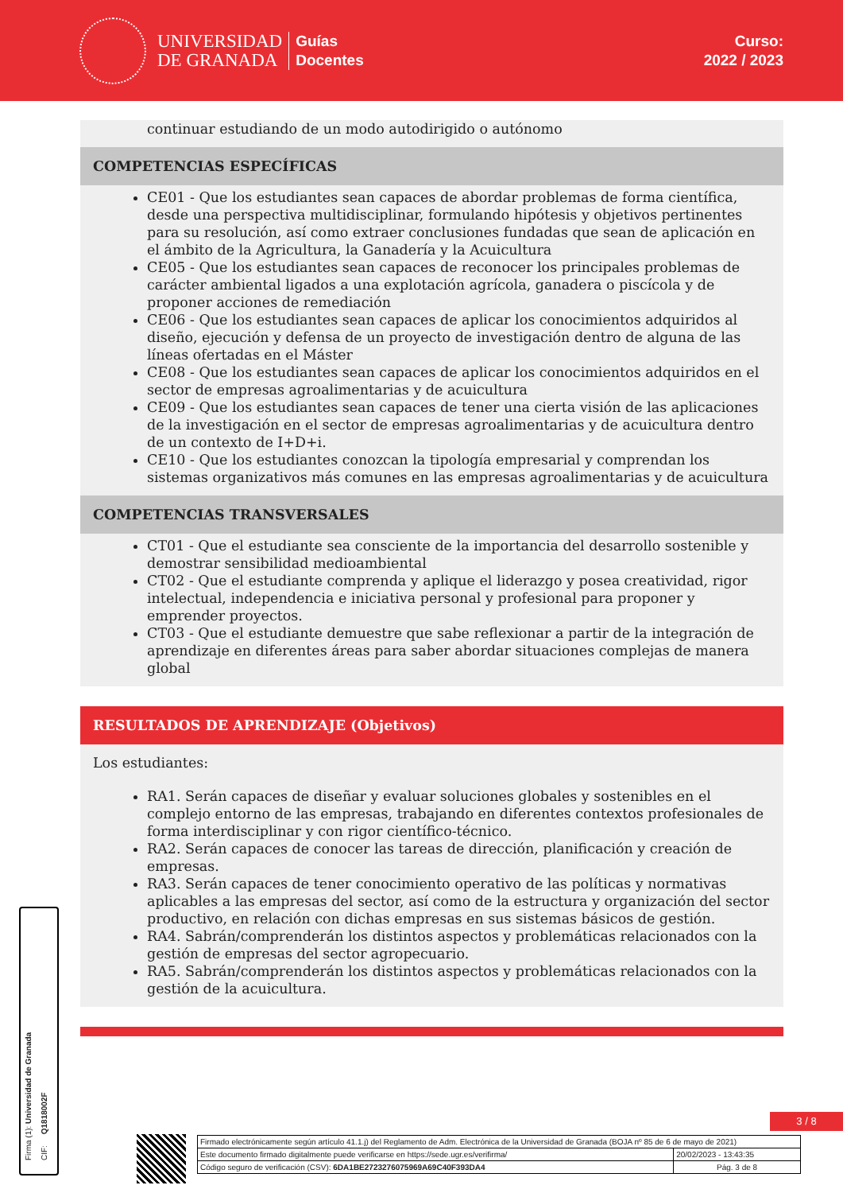UNIVERSIDAD
DE GRANADA
Guías
Docentes
Curso:
2022 / 2023
continuar estudiando de un modo autodirigido o autónomo
COMPETENCIAS ESPECÍFICAS
CE01 - Que los estudiantes sean capaces de abordar problemas de forma científica, desde una perspectiva multidisciplinar, formulando hipótesis y objetivos pertinentes para su resolución, así como extraer conclusiones fundadas que sean de aplicación en el ámbito de la Agricultura, la Ganadería y la Acuicultura
CE05 - Que los estudiantes sean capaces de reconocer los principales problemas de carácter ambiental ligados a una explotación agrícola, ganadera o piscícola y de proponer acciones de remediación
CE06 - Que los estudiantes sean capaces de aplicar los conocimientos adquiridos al diseño, ejecución y defensa de un proyecto de investigación dentro de alguna de las líneas ofertadas en el Máster
CE08 - Que los estudiantes sean capaces de aplicar los conocimientos adquiridos en el sector de empresas agroalimentarias y de acuicultura
CE09 - Que los estudiantes sean capaces de tener una cierta visión de las aplicaciones de la investigación en el sector de empresas agroalimentarias y de acuicultura dentro de un contexto de I+D+i.
CE10 - Que los estudiantes conozcan la tipología empresarial y comprendan los sistemas organizativos más comunes en las empresas agroalimentarias y de acuicultura
COMPETENCIAS TRANSVERSALES
CT01 - Que el estudiante sea consciente de la importancia del desarrollo sostenible y demostrar sensibilidad medioambiental
CT02 - Que el estudiante comprenda y aplique el liderazgo y posea creatividad, rigor intelectual, independencia e iniciativa personal y profesional para proponer y emprender proyectos.
CT03 - Que el estudiante demuestre que sabe reflexionar a partir de la integración de aprendizaje en diferentes áreas para saber abordar situaciones complejas de manera global
RESULTADOS DE APRENDIZAJE (Objetivos)
Los estudiantes:
RA1. Serán capaces de diseñar y evaluar soluciones globales y sostenibles en el complejo entorno de las empresas, trabajando en diferentes contextos profesionales de forma interdisciplinar y con rigor científico-técnico.
RA2. Serán capaces de conocer las tareas de dirección, planificación y creación de empresas.
RA3. Serán capaces de tener conocimiento operativo de las políticas y normativas aplicables a las empresas del sector, así como de la estructura y organización del sector productivo, en relación con dichas empresas en sus sistemas básicos de gestión.
RA4. Sabrán/comprenderán los distintos aspectos y problemáticas relacionados con la gestión de empresas del sector agropecuario.
RA5. Sabrán/comprenderán los distintos aspectos y problemáticas relacionados con la gestión de la acuicultura.
3 / 8
| Firmado electrónicamente según artículo 41.1.j) del Reglamento de Adm. Electrónica de la Universidad de Granada (BOJA nº 85 de 6 de mayo de 2021) | |
| Este documento firmado digitalmente puede verificarse en https://sede.ugr.es/verifirma/ | 20/02/2023 - 13:43:35 |
| Código seguro de verificación (CSV): 6DA1BE2723276075969A69C40F393DA4 | Pág. 3 de 8 |
Firma (1): Universidad de Granada CIF: Q1818002F